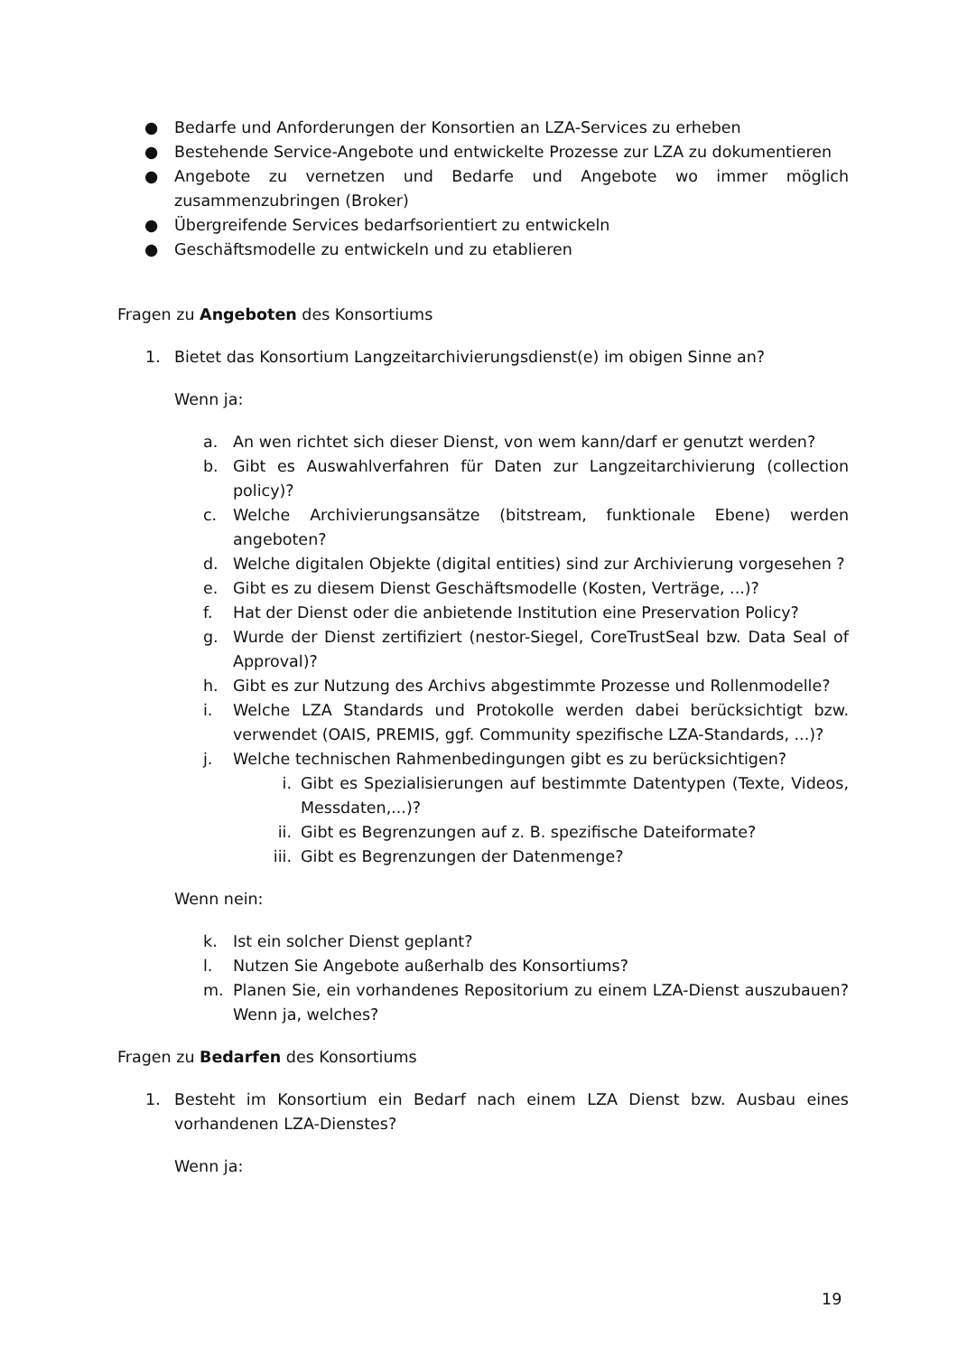● Bedarfe und Anforderungen der Konsortien an LZA-Services zu erheben
● Bestehende Service-Angebote und entwickelte Prozesse zur LZA zu dokumentieren
● Angebote zu vernetzen und Bedarfe und Angebote wo immer möglich zusammenzubringen (Broker)
● Übergreifende Services bedarfsorientiert zu entwickeln
● Geschäftsmodelle zu entwickeln und zu etablieren
Fragen zu Angeboten des Konsortiums
1. Bietet das Konsortium Langzeitarchivierungsdienst(e) im obigen Sinne an?
Wenn ja:
a. An wen richtet sich dieser Dienst, von wem kann/darf er genutzt werden?
b. Gibt es Auswahlverfahren für Daten zur Langzeitarchivierung (collection policy)?
c. Welche Archivierungsansätze (bitstream, funktionale Ebene) werden angeboten?
d. Welche digitalen Objekte (digital entities) sind zur Archivierung vorgesehen ?
e. Gibt es zu diesem Dienst Geschäftsmodelle (Kosten, Verträge, ...)?
f. Hat der Dienst oder die anbietende Institution eine Preservation Policy?
g. Wurde der Dienst zertifiziert (nestor-Siegel, CoreTrustSeal bzw. Data Seal of Approval)?
h. Gibt es zur Nutzung des Archivs abgestimmte Prozesse und Rollenmodelle?
i. Welche LZA Standards und Protokolle werden dabei berücksichtigt bzw. verwendet (OAIS, PREMIS, ggf. Community spezifische LZA-Standards, ...)?
j. Welche technischen Rahmenbedingungen gibt es zu berücksichtigen?
i. Gibt es Spezialisierungen auf bestimmte Datentypen (Texte, Videos, Messdaten,...)?
ii. Gibt es Begrenzungen auf z. B. spezifische Dateiformate?
iii. Gibt es Begrenzungen der Datenmenge?
Wenn nein:
k. Ist ein solcher Dienst geplant?
l. Nutzen Sie Angebote außerhalb des Konsortiums?
m. Planen Sie, ein vorhandenes Repositorium zu einem LZA-Dienst auszubauen? Wenn ja, welches?
Fragen zu Bedarfen des Konsortiums
1. Besteht im Konsortium ein Bedarf nach einem LZA Dienst bzw. Ausbau eines vorhandenen LZA-Dienstes?
Wenn ja:
19